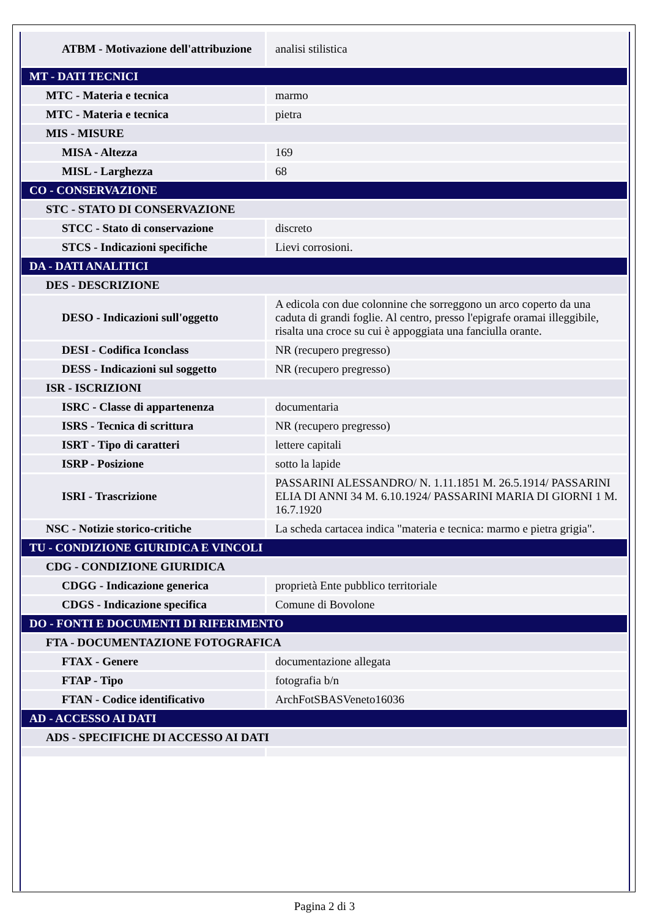| ATBM - Motivazione dell'attribuzione | analisi stilistica |
| MT - DATI TECNICI | |
| MTC - Materia e tecnica | marmo |
| MTC - Materia e tecnica | pietra |
| MIS - MISURE | |
| MISA - Altezza | 169 |
| MISL - Larghezza | 68 |
| CO - CONSERVAZIONE | |
| STC - STATO DI CONSERVAZIONE | |
| STCC - Stato di conservazione | discreto |
| STCS - Indicazioni specifiche | Lievi corrosioni. |
| DA - DATI ANALITICI | |
| DES - DESCRIZIONE | |
| DESO - Indicazioni sull'oggetto | A edicola con due colonnine che sorreggono un arco coperto da una caduta di grandi foglie. Al centro, presso l'epigrafe oramai illeggibile, risalta una croce su cui è appoggiata una fanciulla orante. |
| DESI - Codifica Iconclass | NR (recupero pregresso) |
| DESS - Indicazioni sul soggetto | NR (recupero pregresso) |
| ISR - ISCRIZIONI | |
| ISRC - Classe di appartenenza | documentaria |
| ISRS - Tecnica di scrittura | NR (recupero pregresso) |
| ISRT - Tipo di caratteri | lettere capitali |
| ISRP - Posizione | sotto la lapide |
| ISRI - Trascrizione | PASSARINI ALESSANDRO/ N. 1.11.1851 M. 26.5.1914/ PASSARINI ELIA DI ANNI 34 M. 6.10.1924/ PASSARINI MARIA DI GIORNI 1 M. 16.7.1920 |
| NSC - Notizie storico-critiche | La scheda cartacea indica "materia e tecnica: marmo e pietra grigia". |
| TU - CONDIZIONE GIURIDICA E VINCOLI | |
| CDG - CONDIZIONE GIURIDICA | |
| CDGG - Indicazione generica | proprietà Ente pubblico territoriale |
| CDGS - Indicazione specifica | Comune di Bovolone |
| DO - FONTI E DOCUMENTI DI RIFERIMENTO | |
| FTA - DOCUMENTAZIONE FOTOGRAFICA | |
| FTAX - Genere | documentazione allegata |
| FTAP - Tipo | fotografia b/n |
| FTAN - Codice identificativo | ArchFotSBASVeneto16036 |
| AD - ACCESSO AI DATI | |
| ADS - SPECIFICHE DI ACCESSO AI DATI | |
Pagina 2 di 3